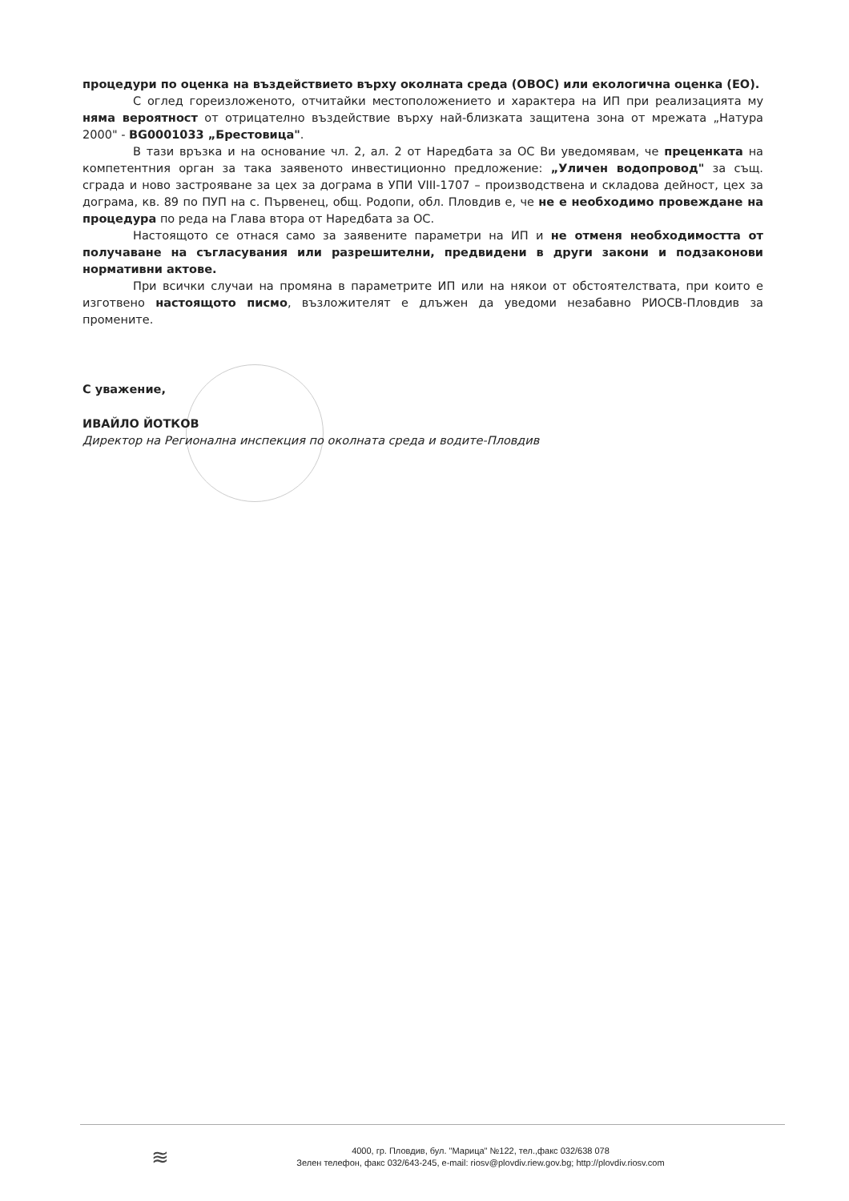процедури по оценка на въздействието върху околната среда (ОВОС) или екологична оценка (ЕО).
С оглед гореизложеното, отчитайки местоположението и характера на ИП при реализацията му няма вероятност от отрицателно въздействие върху най-близката защитена зона от мрежата „Натура 2000" - BG0001033 „Брестовица".
В тази връзка и на основание чл. 2, ал. 2 от Наредбата за ОС Ви уведомявам, че преценката на компетентния орган за така заявеното инвестиционно предложение: „Уличен водопровод" за същ. сграда и ново застрояване за цех за дограма в УПИ VIII-1707 – производствена и складова дейност, цех за дограма, кв. 89 по ПУП на с. Първенец, общ. Родопи, обл. Пловдив е, че не е необходимо провеждане на процедура по реда на Глава втора от Наредбата за ОС.
Настоящото се отнася само за заявените параметри на ИП и не отменя необходимостта от получаване на съгласувания или разрешителни, предвидени в други закони и подзаконови нормативни актове.
При всички случаи на промяна в параметрите ИП или на някои от обстоятелствата, при които е изготвено настоящото писмо, възложителят е длъжен да уведоми незабавно РИОСВ-Пловдив за промените.
С уважение,
ИВАЙЛО ЙОТКОВ
Директор на Регионална инспекция по околната среда и водите-Пловдив
≋
4000, гр. Пловдив, бул. "Марица" №122, тел.,факс 032/638 078
Зелен телефон, факс 032/643-245, e-mail: riosv@plovdiv.riew.gov.bg; http://plovdiv.riosv.com